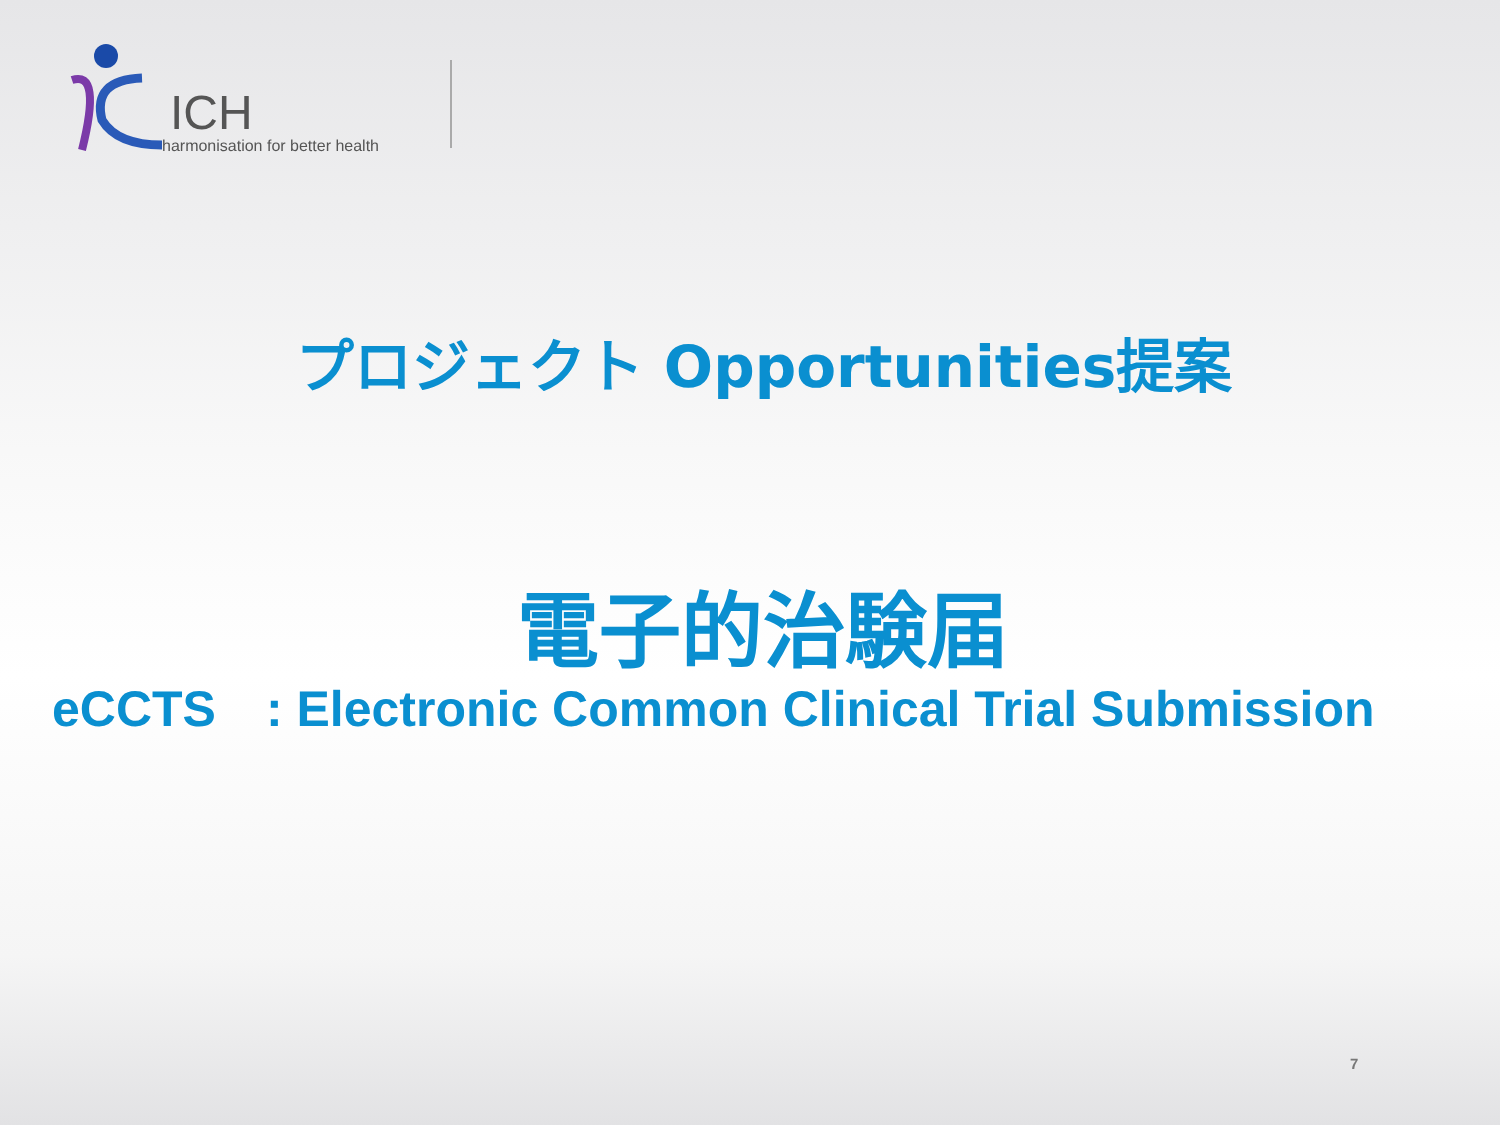ICH
harmonisation for better health
プロジェクト Opportunities提案
電子的治験届
eCCTS　: Electronic Common Clinical Trial Submission
7